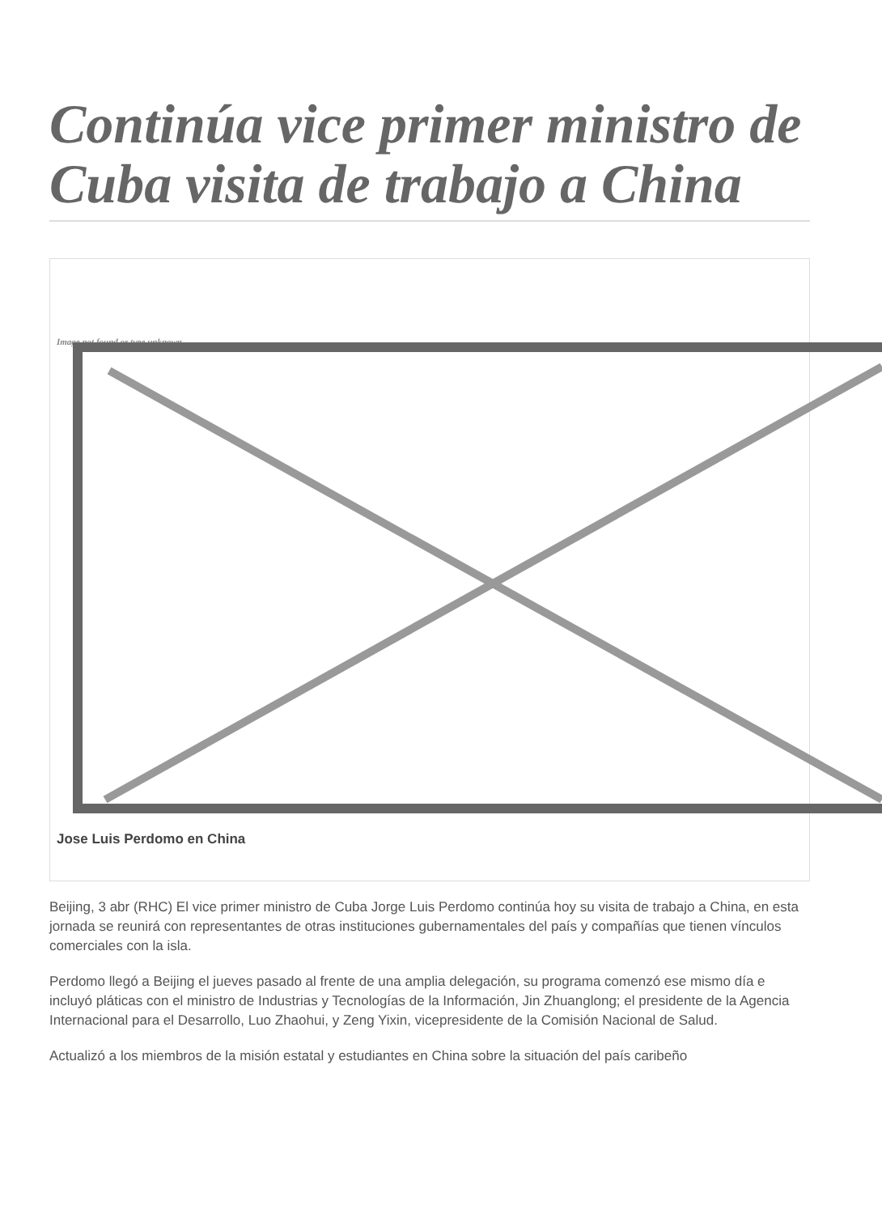Continúa vice primer ministro de Cuba visita de trabajo a China
Image not found or type unknown
Jose Luis Perdomo en China
Beijing, 3 abr (RHC) El vice primer ministro de Cuba Jorge Luis Perdomo continúa hoy su visita de trabajo a China, en esta jornada se reunirá con representantes de otras instituciones gubernamentales del país y compañías que tienen vínculos comerciales con la isla.
Perdomo llegó a Beijing el jueves pasado al frente de una amplia delegación, su programa comenzó ese mismo día e incluyó pláticas con el ministro de Industrias y Tecnologías de la Información, Jin Zhuanglong; el presidente de la Agencia Internacional para el Desarrollo, Luo Zhaohui, y Zeng Yixin, vicepresidente de la Comisión Nacional de Salud.
Actualizó a los miembros de la misión estatal y estudiantes en China sobre la situación del país caribeño